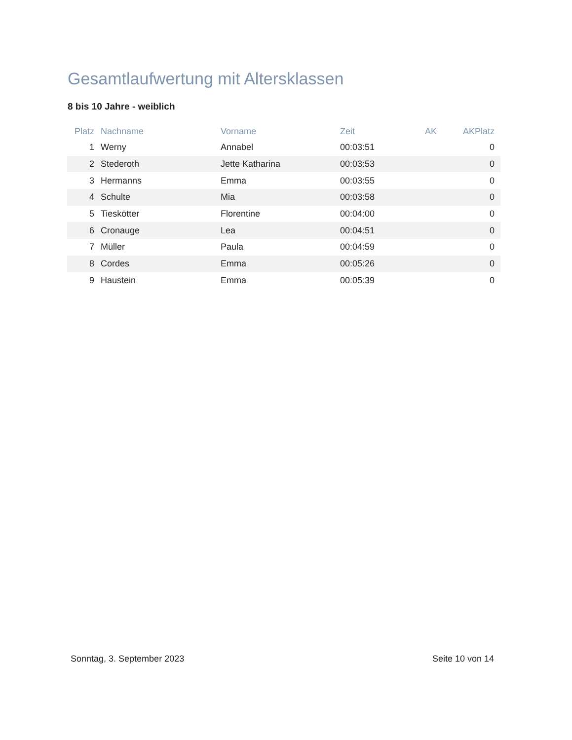Gesamtlaufwertung mit Altersklassen
8 bis 10 Jahre - weiblich
| Platz | Nachname | Vorname | Zeit | AK | AKPlatz |
| --- | --- | --- | --- | --- | --- |
| 1 | Werny | Annabel | 00:03:51 | | 0 |
| 2 | Stederoth | Jette Katharina | 00:03:53 | | 0 |
| 3 | Hermanns | Emma | 00:03:55 | | 0 |
| 4 | Schulte | Mia | 00:03:58 | | 0 |
| 5 | Tieskötter | Florentine | 00:04:00 | | 0 |
| 6 | Cronauge | Lea | 00:04:51 | | 0 |
| 7 | Müller | Paula | 00:04:59 | | 0 |
| 8 | Cordes | Emma | 00:05:26 | | 0 |
| 9 | Haustein | Emma | 00:05:39 | | 0 |
Sonntag, 3. September 2023 Seite 10 von 14